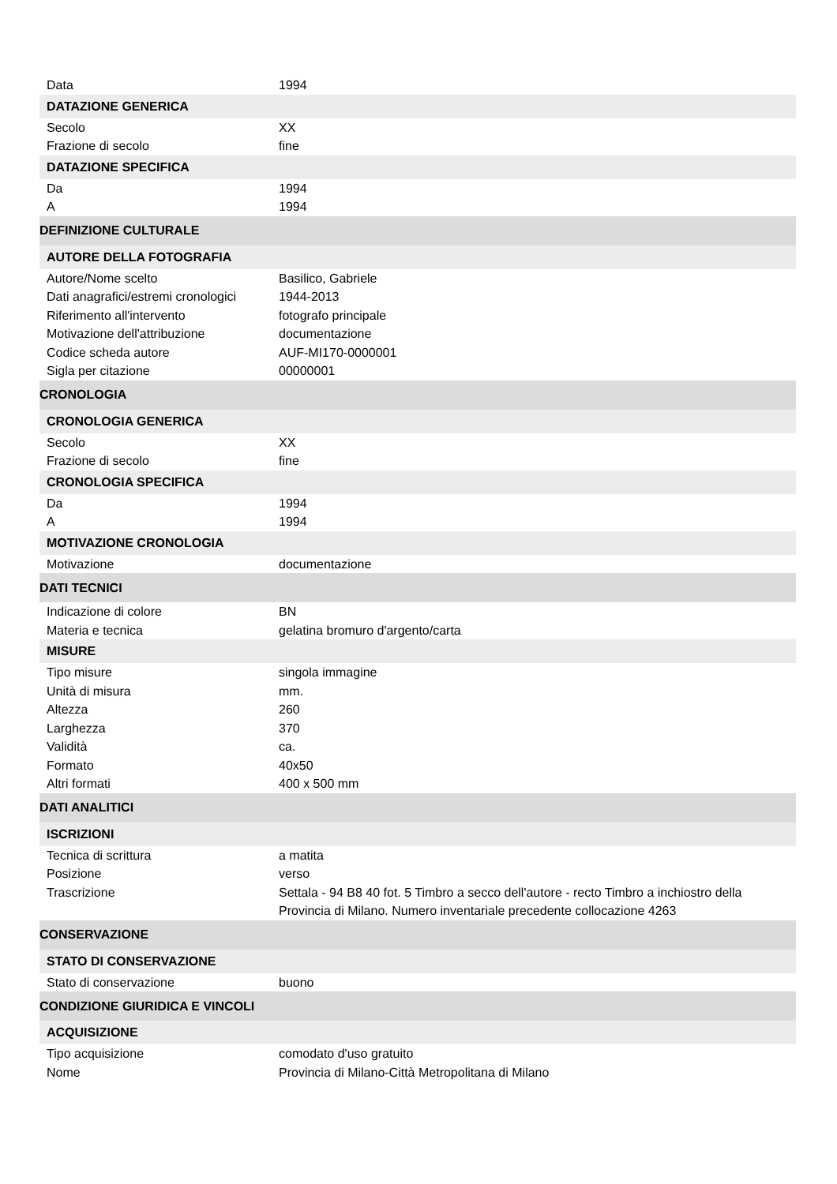| Data | 1994 |
| DATAZIONE GENERICA | |
| Secolo | XX |
| Frazione di secolo | fine |
| DATAZIONE SPECIFICA | |
| Da | 1994 |
| A | 1994 |
| DEFINIZIONE CULTURALE | |
| AUTORE DELLA FOTOGRAFIA | |
| Autore/Nome scelto | Basilico, Gabriele |
| Dati anagrafici/estremi cronologici | 1944-2013 |
| Riferimento all'intervento | fotografo principale |
| Motivazione dell'attribuzione | documentazione |
| Codice scheda autore | AUF-MI170-0000001 |
| Sigla per citazione | 00000001 |
| CRONOLOGIA | |
| CRONOLOGIA GENERICA | |
| Secolo | XX |
| Frazione di secolo | fine |
| CRONOLOGIA SPECIFICA | |
| Da | 1994 |
| A | 1994 |
| MOTIVAZIONE CRONOLOGIA | |
| Motivazione | documentazione |
| DATI TECNICI | |
| Indicazione di colore | BN |
| Materia e tecnica | gelatina bromuro d'argento/carta |
| MISURE | |
| Tipo misure | singola immagine |
| Unità di misura | mm. |
| Altezza | 260 |
| Larghezza | 370 |
| Validità | ca. |
| Formato | 40x50 |
| Altri formati | 400 x 500 mm |
| DATI ANALITICI | |
| ISCRIZIONI | |
| Tecnica di scrittura | a matita |
| Posizione | verso |
| Trascrizione | Settala - 94 B8 40 fot. 5 Timbro a secco dell'autore - recto Timbro a inchiostro della Provincia di Milano. Numero inventariale precedente collocazione 4263 |
| CONSERVAZIONE | |
| STATO DI CONSERVAZIONE | |
| Stato di conservazione | buono |
| CONDIZIONE GIURIDICA E VINCOLI | |
| ACQUISIZIONE | |
| Tipo acquisizione | comodato d'uso gratuito |
| Nome | Provincia di Milano-Città Metropolitana di Milano |